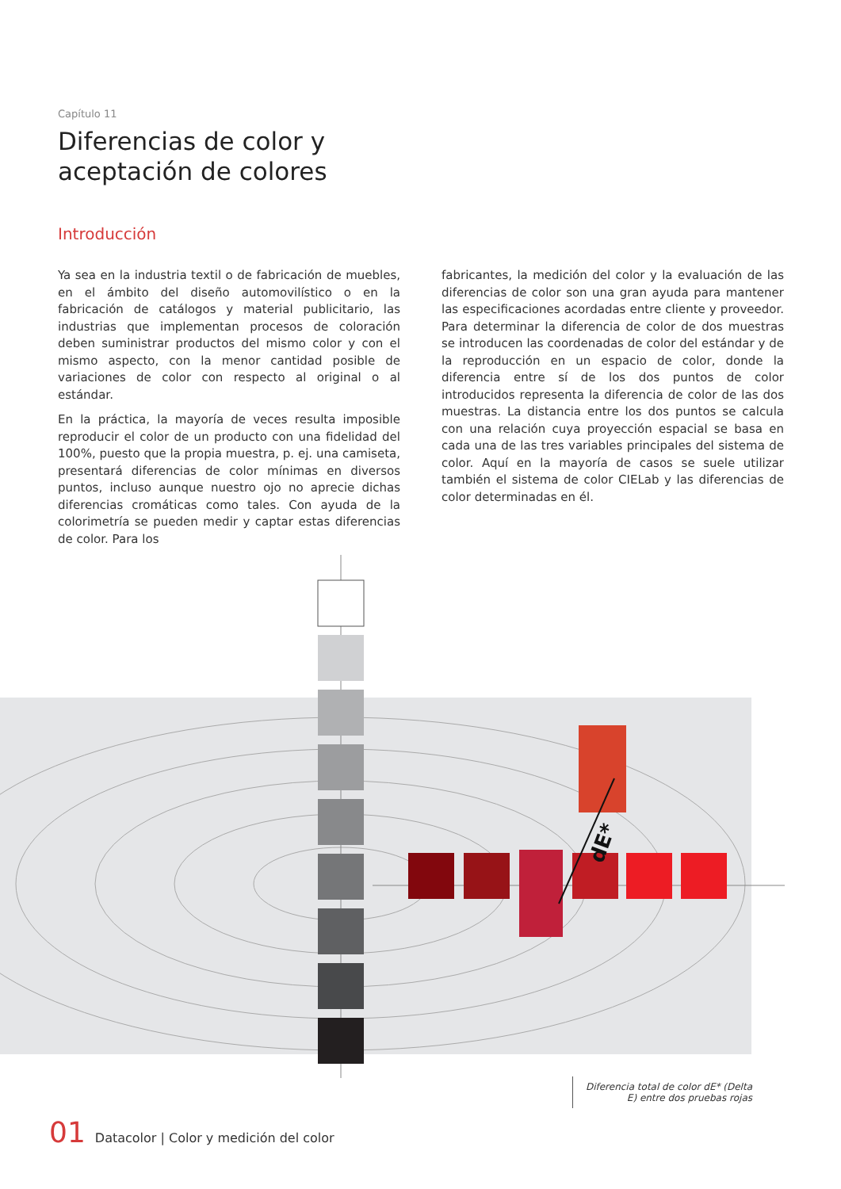Capítulo 11
Diferencias de color y
aceptación de colores
Introducción
Ya sea en la industria textil o de fabricación de muebles, en el ámbito del diseño automovilístico o en la fabricación de catálogos y material publicitario, las industrias que implementan procesos de coloración deben suministrar productos del mismo color y con el mismo aspecto, con la menor cantidad posible de variaciones de color con respecto al original o al estándar.
En la práctica, la mayoría de veces resulta imposible reproducir el color de un producto con una fidelidad del 100%, puesto que la propia muestra, p. ej. una camiseta, presentará diferencias de color mínimas en diversos puntos, incluso aunque nuestro ojo no aprecie dichas diferencias cromáticas como tales. Con ayuda de la colorimetría se pueden medir y captar estas diferencias de color. Para los
fabricantes, la medición del color y la evaluación de las diferencias de color son una gran ayuda para mantener las especificaciones acordadas entre cliente y proveedor. Para determinar la diferencia de color de dos muestras se introducen las coordenadas de color del estándar y de la reproducción en un espacio de color, donde la diferencia entre sí de los dos puntos de color introducidos representa la diferencia de color de las dos muestras. La distancia entre los dos puntos se calcula con una relación cuya proyección espacial se basa en cada una de las tres variables principales del sistema de color. Aquí en la mayoría de casos se suele utilizar también el sistema de color CIELab y las diferencias de color determinadas en él.
dE*
Diferencia total de color dE* (Delta E) entre dos pruebas rojas
01 Datacolor | Color y medición del color